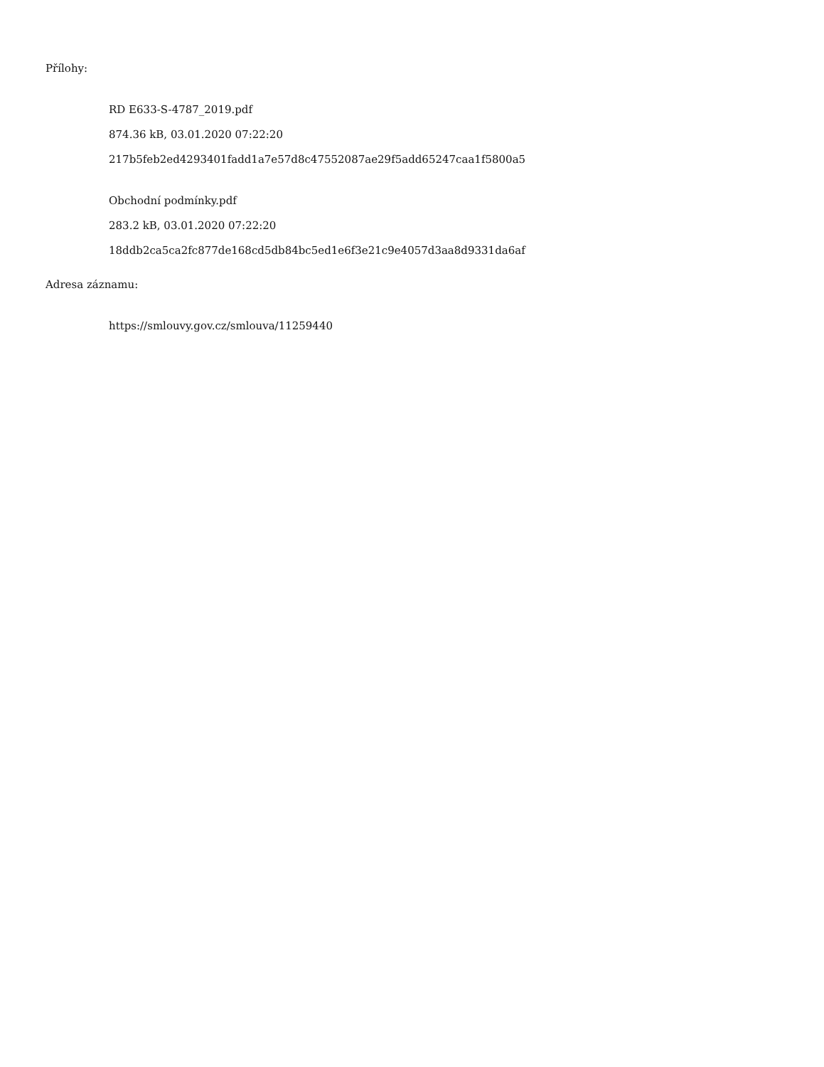Přílohy:
RD E633-S-4787_2019.pdf
874.36 kB, 03.01.2020 07:22:20
217b5feb2ed4293401fadd1a7e57d8c47552087ae29f5add65247caa1f5800a5
Obchodní podmínky.pdf
283.2 kB, 03.01.2020 07:22:20
18ddb2ca5ca2fc877de168cd5db84bc5ed1e6f3e21c9e4057d3aa8d9331da6af
Adresa záznamu:
https://smlouvy.gov.cz/smlouva/11259440